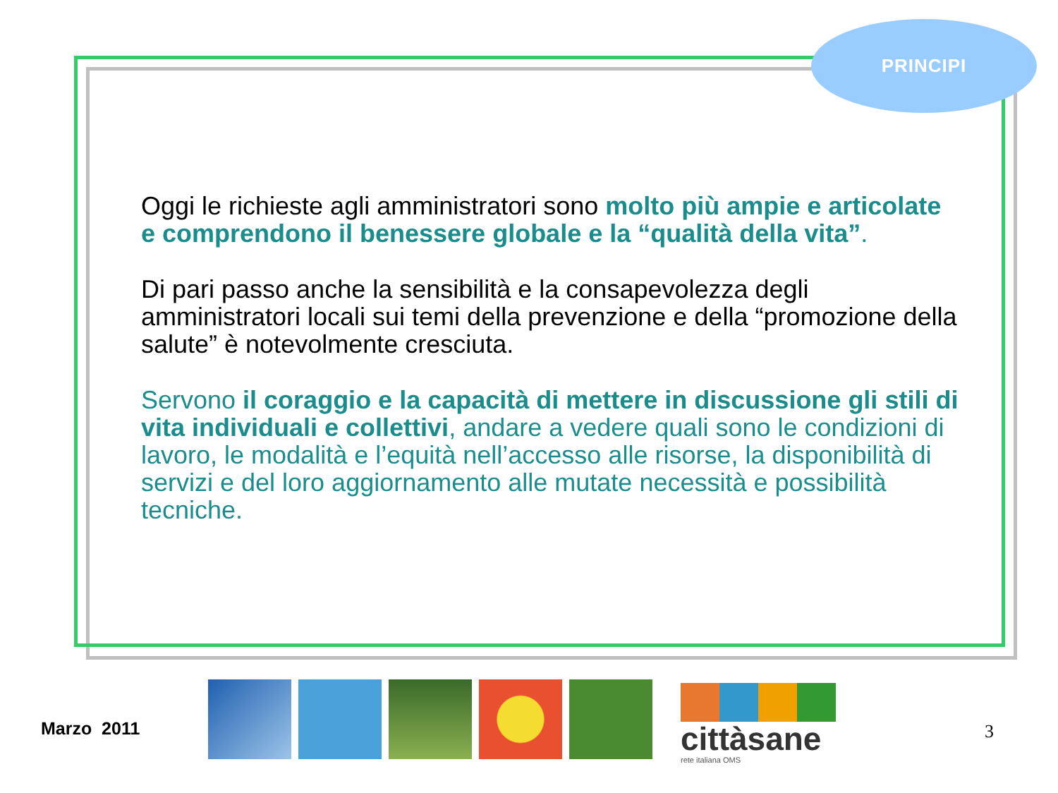PRINCIPI
Oggi le richieste agli amministratori sono molto più ampie e articolate e comprendono il benessere globale e la “qualità della vita”.
Di pari passo anche la sensibilità e la consapevolezza degli amministratori locali sui temi della prevenzione e della “promozione della salute” è notevolmente cresciuta.
Servono il coraggio e la capacità di mettere in discussione gli stili di vita individuali e collettivi, andare a vedere quali sono le condizioni di lavoro, le modalità e l’equità nell’accesso alle risorse, la disponibilità di servizi e del loro aggiornamento alle mutate necessità e possibilità tecniche.
Marzo 2011
cittàsane
rete italiana OMS
3